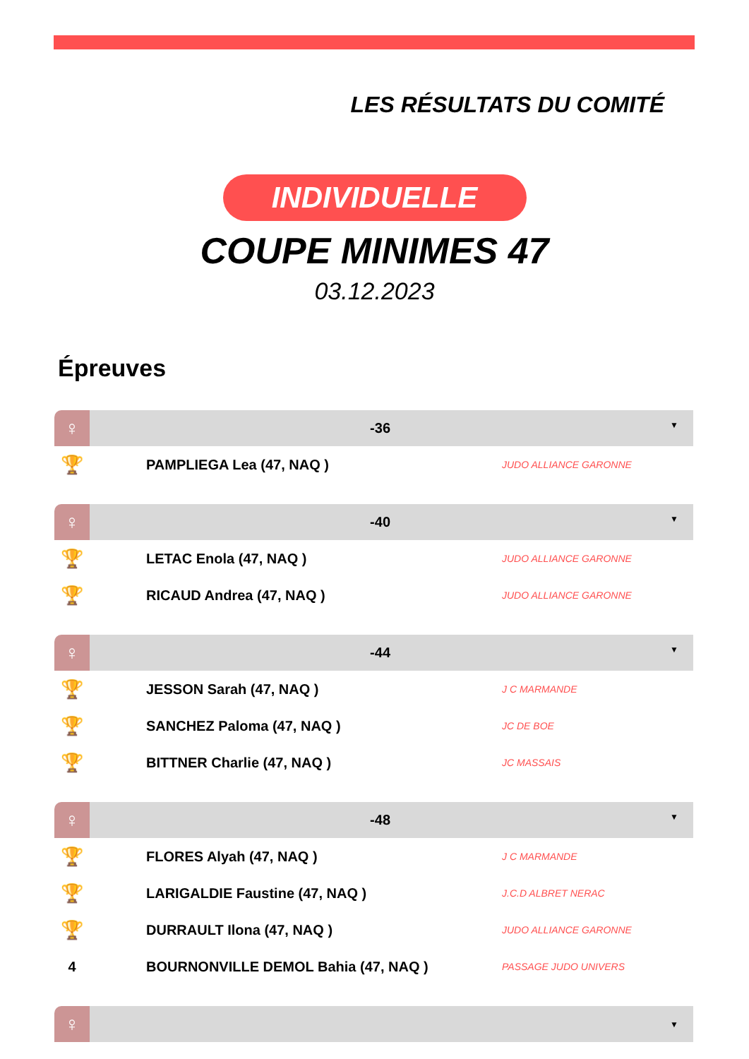LES RÉSULTATS DU COMITÉ
INDIVIDUELLE
COUPE MINIMES 47
03.12.2023
Épreuves
| ♀ | -36 ▼ | |
| --- | --- | --- |
| 🏆 | PAMPLIEGA Lea (47, NAQ ) | JUDO ALLIANCE GARONNE |
| ♀ | -40 ▼ | |
| 🏆 | LETAC Enola (47, NAQ ) | JUDO ALLIANCE GARONNE |
| 🏆 | RICAUD Andrea (47, NAQ ) | JUDO ALLIANCE GARONNE |
| ♀ | -44 ▼ | |
| 🏆 | JESSON Sarah (47, NAQ ) | J C MARMANDE |
| 🏆 | SANCHEZ Paloma (47, NAQ ) | JC DE BOE |
| 🏆 | BITTNER Charlie (47, NAQ ) | JC MASSAIS |
| ♀ | -48 ▼ | |
| 🏆 | FLORES Alyah (47, NAQ ) | J C MARMANDE |
| 🏆 | LARIGALDIE Faustine (47, NAQ ) | J.C.D ALBRET NERAC |
| 🏆 | DURRAULT Ilona (47, NAQ ) | JUDO ALLIANCE GARONNE |
| 4 | BOURNONVILLE DEMOL Bahia (47, NAQ ) | PASSAGE JUDO UNIVERS |
| ♀ | ▼ | |